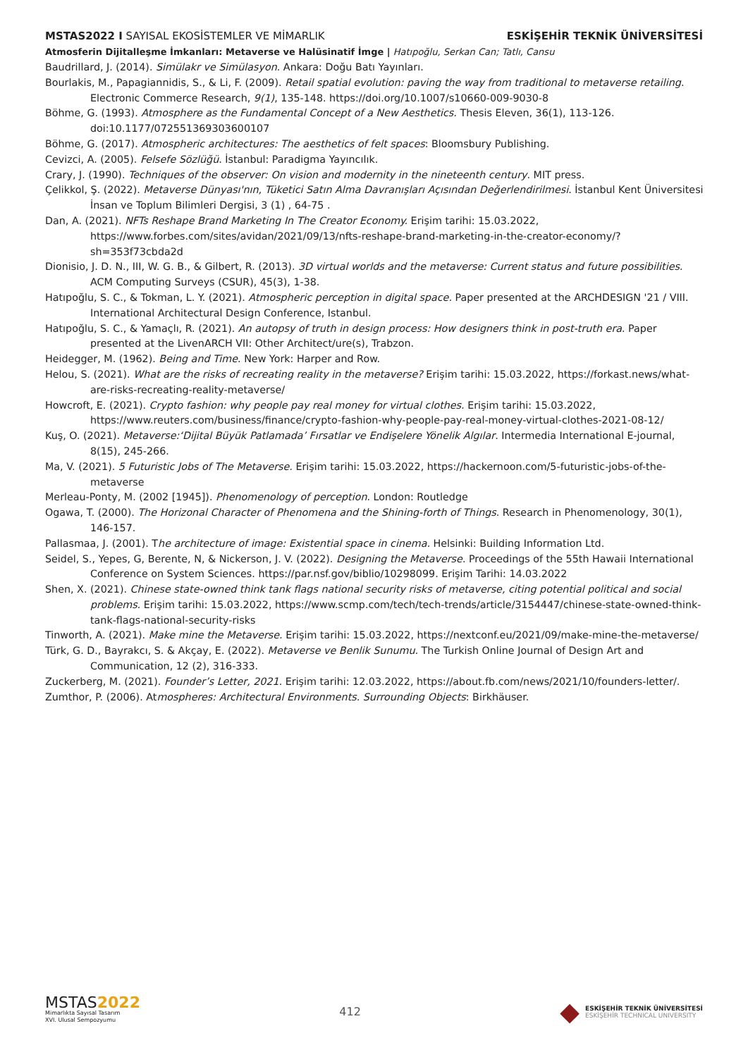MSTAS2022 I SAYISAL EKOSİSTEMLER VE MİMARLIK
ESKİŞEHİR TEKNİK ÜNİVERSİTESİ
Atmosferin Dijitalleşme İmkanları: Metaverse ve Halüsinatif İmge | Hatıpoğlu, Serkan Can; Tatlı, Cansu
Baudrillard, J. (2014). Simülakr ve Simülasyon. Ankara: Doğu Batı Yayınları.
Bourlakis, M., Papagiannidis, S., & Li, F. (2009). Retail spatial evolution: paving the way from traditional to metaverse retailing. Electronic Commerce Research, 9(1), 135-148. https://doi.org/10.1007/s10660-009-9030-8
Böhme, G. (1993). Atmosphere as the Fundamental Concept of a New Aesthetics. Thesis Eleven, 36(1), 113-126. doi:10.1177/072551369303600107
Böhme, G. (2017). Atmospheric architectures: The aesthetics of felt spaces: Bloomsbury Publishing.
Cevizci, A. (2005). Felsefe Sözlüğü. İstanbul: Paradigma Yayıncılık.
Crary, J. (1990). Techniques of the observer: On vision and modernity in the nineteenth century. MIT press.
Çelikkol, Ş. (2022). Metaverse Dünyası'nın, Tüketici Satın Alma Davranışları Açısından Değerlendirilmesi. İstanbul Kent Üniversitesi İnsan ve Toplum Bilimleri Dergisi, 3 (1) , 64-75 .
Dan, A. (2021). NFTs Reshape Brand Marketing In The Creator Economy. Erişim tarihi: 15.03.2022, https://www.forbes.com/sites/avidan/2021/09/13/nfts-reshape-brand-marketing-in-the-creator-economy/?sh=353f73cbda2d
Dionisio, J. D. N., III, W. G. B., & Gilbert, R. (2013). 3D virtual worlds and the metaverse: Current status and future possibilities. ACM Computing Surveys (CSUR), 45(3), 1-38.
Hatıpoğlu, S. C., & Tokman, L. Y. (2021). Atmospheric perception in digital space. Paper presented at the ARCHDESIGN '21 / VIII. International Architectural Design Conference, Istanbul.
Hatıpoğlu, S. C., & Yamaçlı, R. (2021). An autopsy of truth in design process: How designers think in post-truth era. Paper presented at the LivenARCH VII: Other Architect/ure(s), Trabzon.
Heidegger, M. (1962). Being and Time. New York: Harper and Row.
Helou, S. (2021). What are the risks of recreating reality in the metaverse? Erişim tarihi: 15.03.2022, https://forkast.news/what-are-risks-recreating-reality-metaverse/
Howcroft, E. (2021). Crypto fashion: why people pay real money for virtual clothes. Erişim tarihi: 15.03.2022, https://www.reuters.com/business/finance/crypto-fashion-why-people-pay-real-money-virtual-clothes-2021-08-12/
Kuş, O. (2021). Metaverse:‘Dijital Büyük Patlamada’ Fırsatlar ve Endişelere Yönelik Algılar. Intermedia International E-journal, 8(15), 245-266.
Ma, V. (2021). 5 Futuristic Jobs of The Metaverse. Erişim tarihi: 15.03.2022, https://hackernoon.com/5-futuristic-jobs-of-the-metaverse
Merleau-Ponty, M. (2002 [1945]). Phenomenology of perception. London: Routledge
Ogawa, T. (2000). The Horizonal Character of Phenomena and the Shining-forth of Things. Research in Phenomenology, 30(1), 146-157.
Pallasmaa, J. (2001). The architecture of image: Existential space in cinema. Helsinki: Building Information Ltd.
Seidel, S., Yepes, G, Berente, N, & Nickerson, J. V. (2022). Designing the Metaverse. Proceedings of the 55th Hawaii International Conference on System Sciences. https://par.nsf.gov/biblio/10298099. Erişim Tarihi: 14.03.2022
Shen, X. (2021). Chinese state-owned think tank flags national security risks of metaverse, citing potential political and social problems. Erişim tarihi: 15.03.2022, https://www.scmp.com/tech/tech-trends/article/3154447/chinese-state-owned-think-tank-flags-national-security-risks
Tinworth, A. (2021). Make mine the Metaverse. Erişim tarihi: 15.03.2022, https://nextconf.eu/2021/09/make-mine-the-metaverse/
Türk, G. D., Bayrakcı, S. & Akçay, E. (2022). Metaverse ve Benlik Sunumu. The Turkish Online Journal of Design Art and Communication, 12 (2), 316-333.
Zuckerberg, M. (2021). Founder’s Letter, 2021. Erişim tarihi: 12.03.2022, https://about.fb.com/news/2021/10/founders-letter/.
Zumthor, P. (2006). Atmospheres: Architectural Environments. Surrounding Objects: Birkhäuser.
MSTAS 2022
Mimarlıkta Sayısal Tasarım
XVI. Ulusal Sempozyumu
412
◆
ESKİŞEHİR TEKNİK ÜNİVERSİTESİ
ESKİŞEHİR TECHNICAL UNIVERSITY